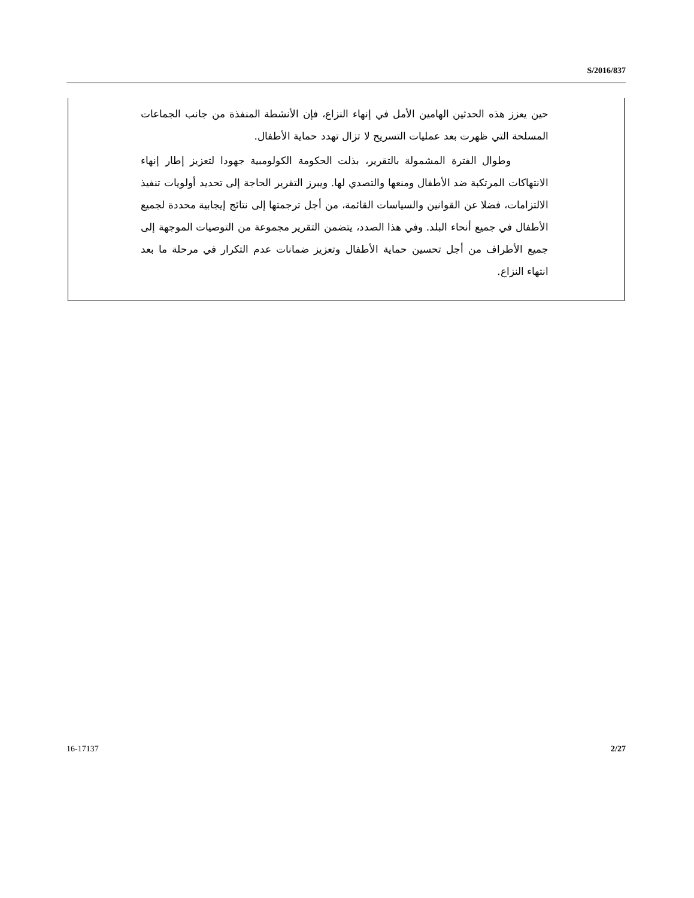S/2016/837
حين يعزز هذه الحدثين الهامين الأمل في إنهاء النزاع، فإن الأنشطة المنفذة من جانب الجماعات المسلحة التي ظهرت بعد عمليات التسريح لا تزال تهدد حماية الأطفال.
وطوال الفترة المشمولة بالتقرير، بذلت الحكومة الكولومبية جهودا لتعزيز إطار إنهاء الانتهاكات المرتكبة ضد الأطفال ومنعها والتصدي لها. ويبرز التقرير الحاجة إلى تحديد أولويات تنفيذ الالتزامات، فضلا عن القوانين والسياسات القائمة، من أجل ترجمتها إلى نتائج إيجابية محددة لجميع الأطفال في جميع أنحاء البلد. وفي هذا الصدد، يتضمن التقرير مجموعة من التوصيات الموجهة إلى جميع الأطراف من أجل تحسين حماية الأطفال وتعزيز ضمانات عدم التكرار في مرحلة ما بعد انتهاء النزاع.
16-17137 2/27